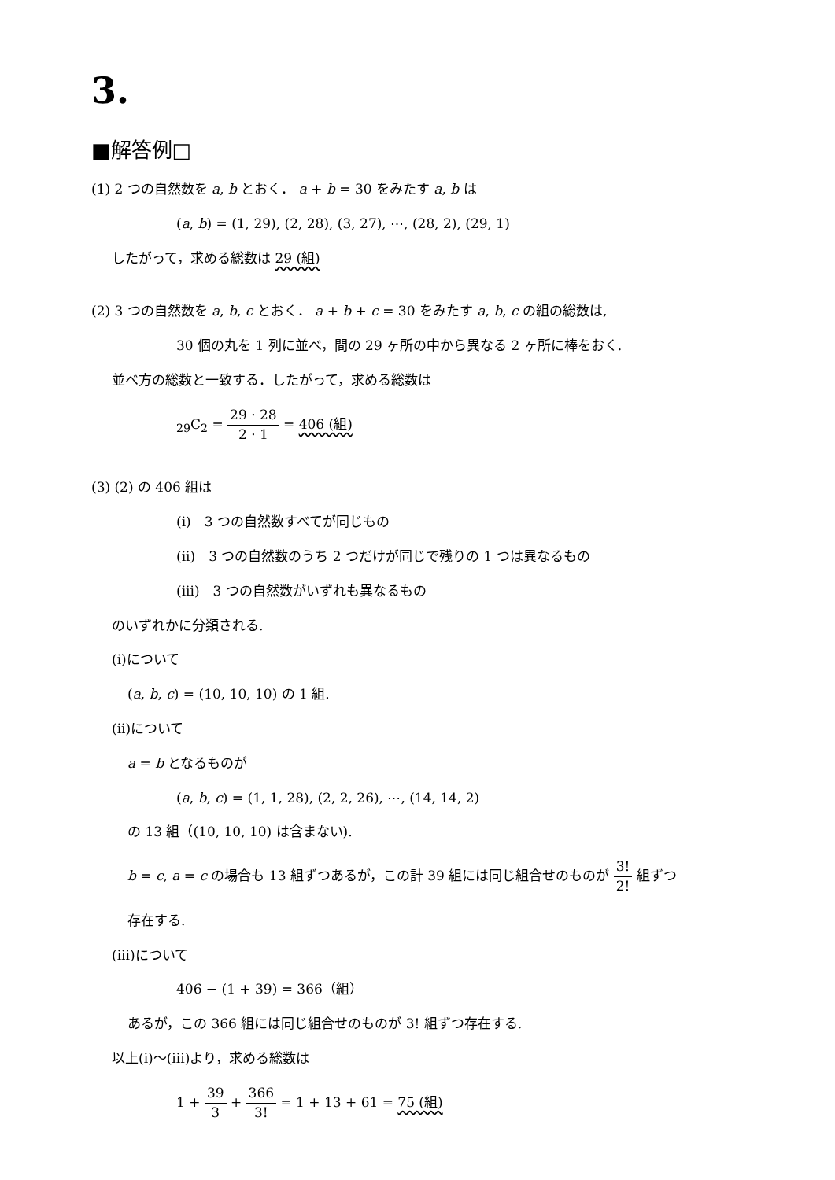3.
■解答例□
(1) 2 つの自然数を a, b とおく． a + b = 30 をみたす a, b は
(a, b) = (1, 29), (2, 28), (3, 27), ⋯, (28, 2), (29, 1)
したがって，求める総数は 29 (組)
(2) 3 つの自然数を a, b, c とおく． a + b + c = 30 をみたす a, b, c の組の総数は,
30 個の丸を 1 列に並べ，間の 29 ヶ所の中から異なる 2 ヶ所に棒をおく.
並べ方の総数と一致する．したがって，求める総数は
<sub>29</sub>C<sub>2</sub> = 29 · 28 2 · 1 = 406 (組)
(3) (2) の 406 組は
(i)　3 つの自然数すべてが同じもの
(ii)　3 つの自然数のうち 2 つだけが同じで残りの 1 つは異なるもの
(iii)　3 つの自然数がいずれも異なるもの
のいずれかに分類される.
(i)について
(a, b, c) = (10, 10, 10) の 1 組.
(ii)について
a = b となるものが
(a, b, c) = (1, 1, 28), (2, 2, 26), ⋯, (14, 14, 2)
の 13 組（(10, 10, 10) は含まない).
b = c, a = c の場合も 13 組ずつあるが，この計 39 組には同じ組合せのものが 3! 2! 組ずつ
存在する.
(iii)について
406 − (1 + 39) = 366（組）
あるが，この 366 組には同じ組合せのものが 3! 組ずつ存在する.
以上(i)〜(iii)より，求める総数は
1 + 39 3 + 366 3! = 1 + 13 + 61 = 75 (組)